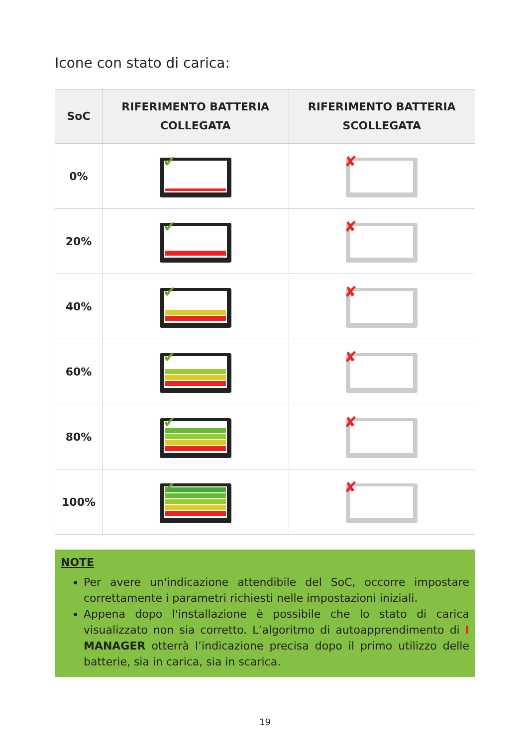Icone con stato di carica:
| SoC | RIFERIMENTO BATTERIA COLLEGATA | RIFERIMENTO BATTERIA SCOLLEGATA |
| --- | --- | --- |
| 0% | ✔ | ✘ |
| 20% | ✔ | ✘ |
| 40% | ✔ | ✘ |
| 60% | ✔ | ✘ |
| 80% | ✔ | ✘ |
| 100% | ✔ | ✘ |
NOTE
Per avere un'indicazione attendibile del SoC, occorre impostare correttamente i parametri richiesti nelle impostazioni iniziali.
Appena dopo l'installazione è possibile che lo stato di carica visualizzato non sia corretto. L’algoritmo di autoapprendimento di I MANAGER otterrà l’indicazione precisa dopo il primo utilizzo delle batterie, sia in carica, sia in scarica.
19